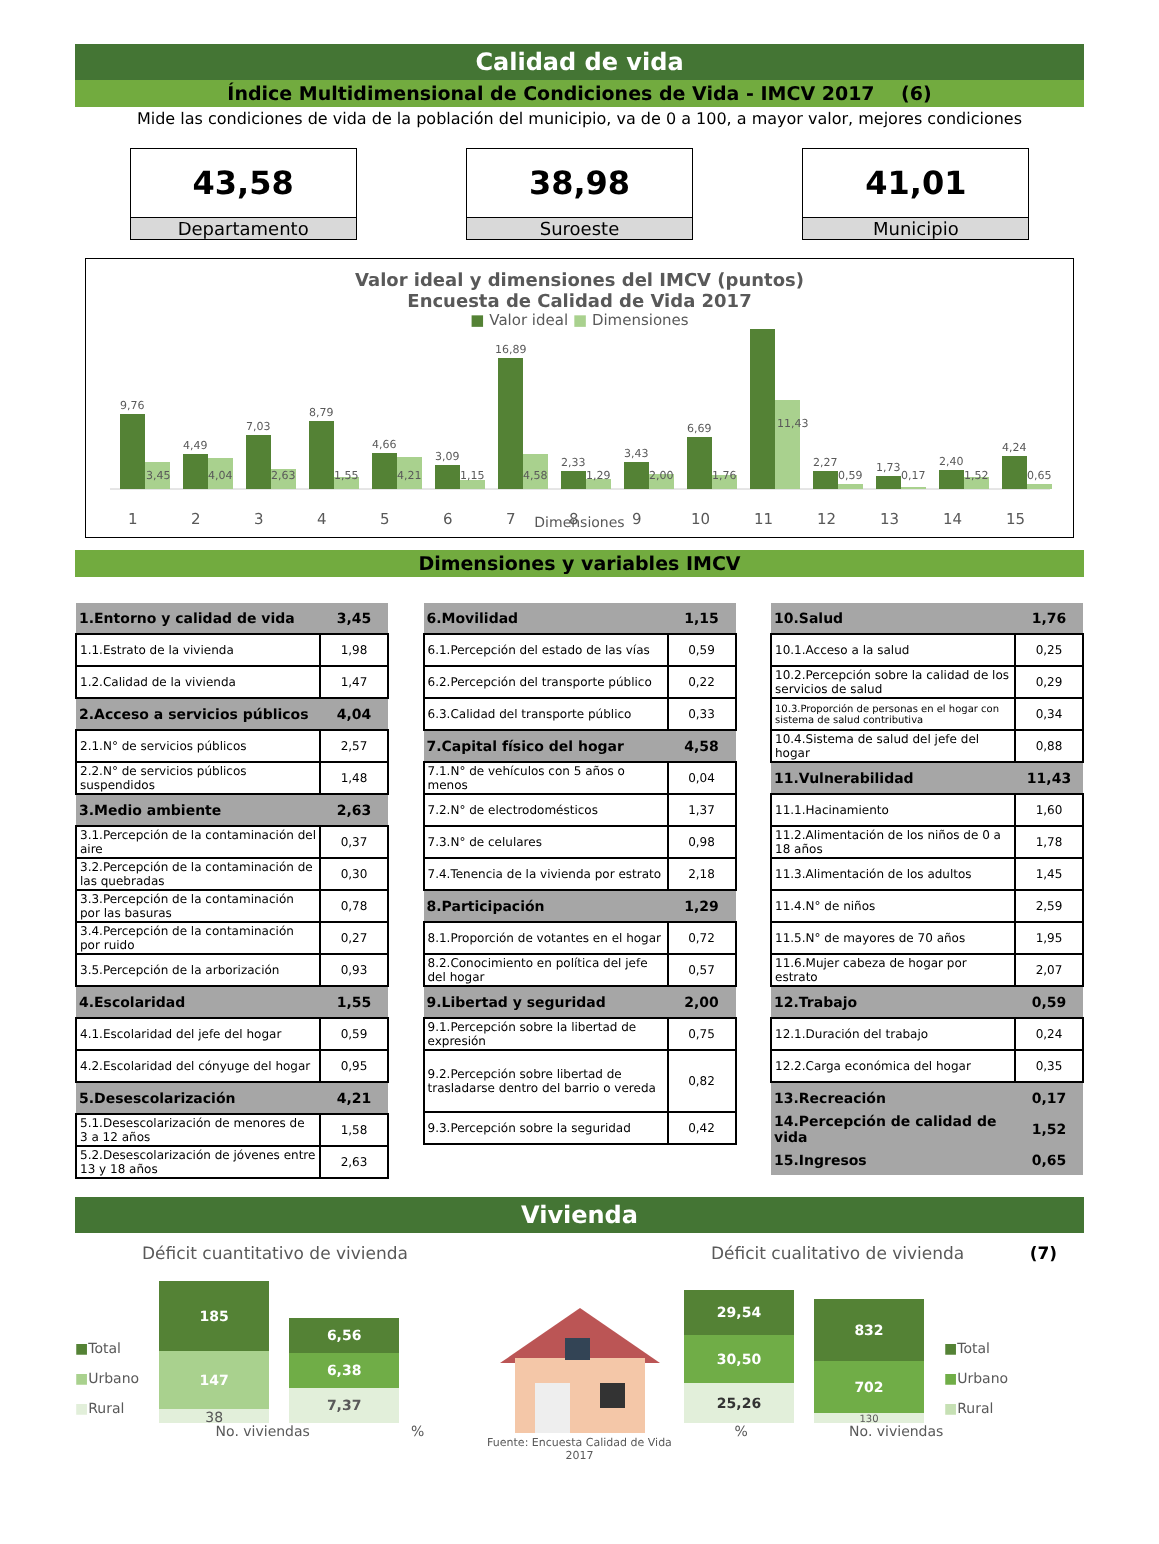Calidad de vida
Índice Multidimensional de Condiciones de Vida - IMCV 2017 (6)
Mide las condiciones de vida de la población del municipio, va de 0 a 100, a mayor valor, mejores condiciones
43,58
Departamento
38,98
Suroeste
41,01
Municipio
Valor ideal y dimensiones del IMCV (puntos)
Encuesta de Calidad de Vida 2017
■ Valor ideal ■ Dimensiones
9,76
3,45
1
4,49
4,04
2
7,03
2,63
3
8,79
1,55
4
4,66
4,21
5
3,09
1,15
6
16,89
4,58
7
2,33
1,29
8
3,43
2,00
9
6,69
1,76
10
11,43
11
2,27
0,59
12
1,73
0,17
13
2,40
1,52
14
4,24
0,65
15
Dimensiones
Dimensiones y variables IMCV
| 1.Entorno y calidad de vida | 3,45 |
| 1.1.Estrato de la vivienda | 1,98 |
| 1.2.Calidad de la vivienda | 1,47 |
| 2.Acceso a servicios públicos | 4,04 |
| 2.1.N° de servicios públicos | 2,57 |
| 2.2.N° de servicios públicos suspendidos | 1,48 |
| 3.Medio ambiente | 2,63 |
| 3.1.Percepción de la contaminación del aire | 0,37 |
| 3.2.Percepción de la contaminación de las quebradas | 0,30 |
| 3.3.Percepción de la contaminación por las basuras | 0,78 |
| 3.4.Percepción de la contaminación por ruido | 0,27 |
| 3.5.Percepción de la arborización | 0,93 |
| 4.Escolaridad | 1,55 |
| 4.1.Escolaridad del jefe del hogar | 0,59 |
| 4.2.Escolaridad del cónyuge del hogar | 0,95 |
| 5.Desescolarización | 4,21 |
| 5.1.Desescolarización de menores de 3 a 12 años | 1,58 |
| 5.2.Desescolarización de jóvenes entre 13 y 18 años | 2,63 |
| 6.Movilidad | 1,15 |
| 6.1.Percepción del estado de las vías | 0,59 |
| 6.2.Percepción del transporte público | 0,22 |
| 6.3.Calidad del transporte público | 0,33 |
| 7.Capital físico del hogar | 4,58 |
| 7.1.N° de vehículos con 5 años o menos | 0,04 |
| 7.2.N° de electrodomésticos | 1,37 |
| 7.3.N° de celulares | 0,98 |
| 7.4.Tenencia de la vivienda por estrato | 2,18 |
| 8.Participación | 1,29 |
| 8.1.Proporción de votantes en el hogar | 0,72 |
| 8.2.Conocimiento en política del jefe del hogar | 0,57 |
| 9.Libertad y seguridad | 2,00 |
| 9.1.Percepción sobre la libertad de expresión | 0,75 |
| 9.2.Percepción sobre libertad de trasladarse dentro del barrio o vereda | 0,82 |
| 9.3.Percepción sobre la seguridad | 0,42 |
| 10.Salud | 1,76 |
| 10.1.Acceso a la salud | 0,25 |
| 10.2.Percepción sobre la calidad de los servicios de salud | 0,29 |
| 10.3.Proporción de personas en el hogar con sistema de salud contributiva | 0,34 |
| 10.4.Sistema de salud del jefe del hogar | 0,88 |
| 11.Vulnerabilidad | 11,43 |
| 11.1.Hacinamiento | 1,60 |
| 11.2.Alimentación de los niños de 0 a 18 años | 1,78 |
| 11.3.Alimentación de los adultos | 1,45 |
| 11.4.N° de niños | 2,59 |
| 11.5.N° de mayores de 70 años | 1,95 |
| 11.6.Mujer cabeza de hogar por estrato | 2,07 |
| 12.Trabajo | 0,59 |
| 12.1.Duración del trabajo | 0,24 |
| 12.2.Carga económica del hogar | 0,35 |
| 13.Recreación | 0,17 |
| 14.Percepción de calidad de vida | 1,52 |
| 15.Ingresos | 0,65 |
Vivienda
Déficit cuantitativo de vivienda
■Total
■Urbano
■Rural
185
147
38
6,56
6,38
7,37
No. viviendas %
Fuente: Encuesta Calidad de Vida 2017
Déficit cualitativo de vivienda (7)
29,54
30,50
25,26
832
702
130
■Total
■Urbano
■Rural
% No. viviendas